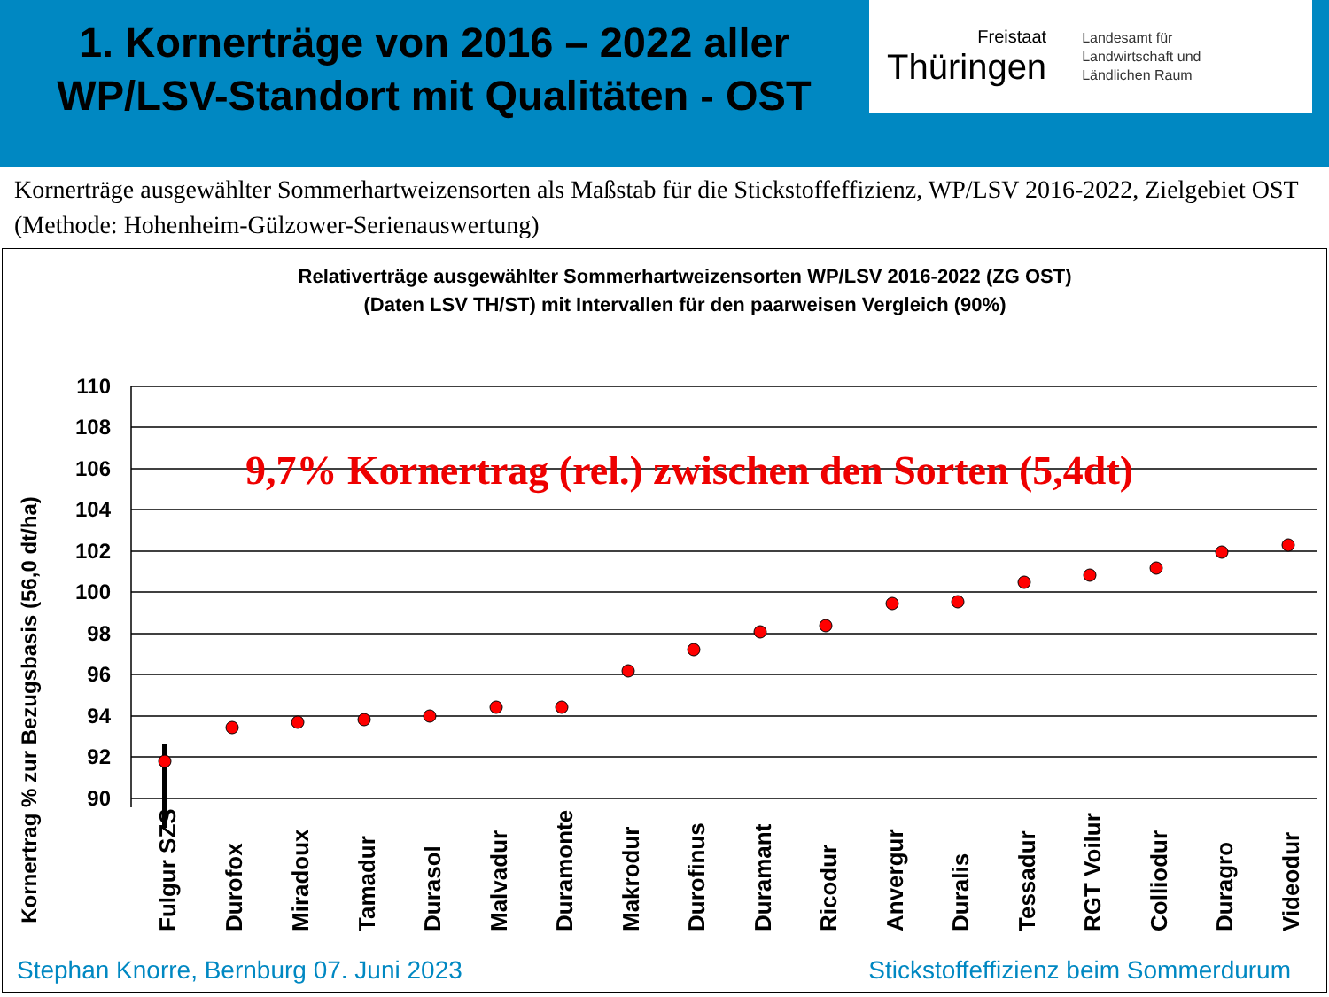1. Kornerträge von 2016 – 2022 aller WP/LSV-Standort mit Qualitäten - OST
Freistaat
Thüringen
Landesamt für
Landwirtschaft und
Ländlichen Raum
Kornerträge ausgewählter Sommerhartweizensorten als Maßstab für die Stickstoffeffizienz, WP/LSV 2016-2022, Zielgebiet OST (Methode: Hohenheim-Gülzower-Serienauswertung)
Relativerträge ausgewählter Sommerhartweizensorten WP/LSV 2016-2022 (ZG OST)
(Daten LSV TH/ST) mit Intervallen für den paarweisen Vergleich (90%)
Kornertrag % zur Bezugsbasis (56,0 dt/ha)
110
108
106
104
102
100
98
96
94
92
90
9,7% Kornertrag (rel.) zwischen den Sorten (5,4dt)
Fulgur SZS
Durofox
Miradoux
Tamadur
Durasol
Malvadur
Duramonte
Makrodur
Durofinus
Duramant
Ricodur
Anvergur
Duralis
Tessadur
RGT Voilur
Colliodur
Duragro
Videodur
Stephan Knorre, Bernburg 07. Juni 2023 Stickstoffeffizienz beim Sommerdurum